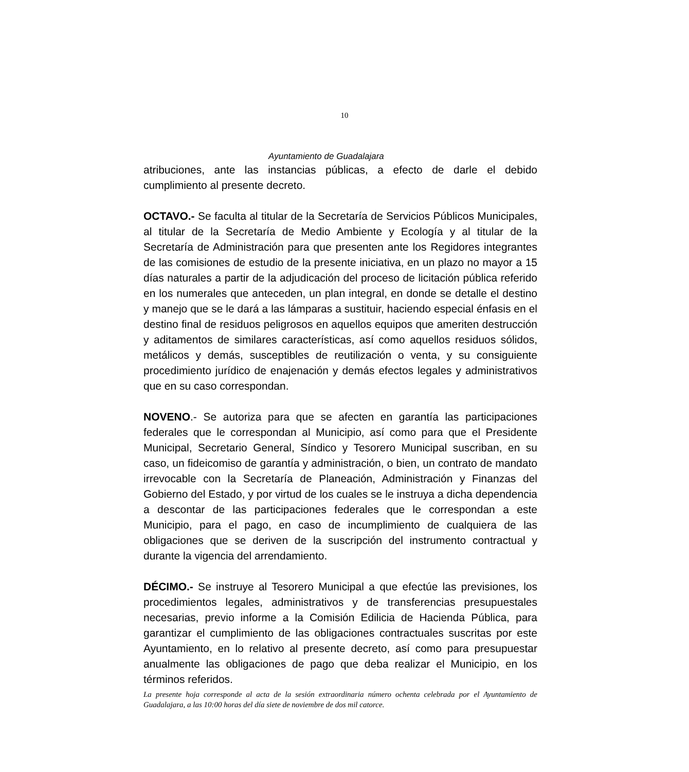10
Ayuntamiento de Guadalajara
atribuciones, ante las instancias públicas, a efecto de darle el debido cumplimiento al presente decreto.
OCTAVO.- Se faculta al titular de la Secretaría de Servicios Públicos Municipales, al titular de la Secretaría de Medio Ambiente y Ecología y al titular de la Secretaría de Administración para que presenten ante los Regidores integrantes de las comisiones de estudio de la presente iniciativa, en un plazo no mayor a 15 días naturales a partir de la adjudicación del proceso de licitación pública referido en los numerales que anteceden, un plan integral, en donde se detalle el destino y manejo que se le dará a las lámparas a sustituir, haciendo especial énfasis en el destino final de residuos peligrosos en aquellos equipos que ameriten destrucción y aditamentos de similares características, así como aquellos residuos sólidos, metálicos y demás, susceptibles de reutilización o venta, y su consiguiente procedimiento jurídico de enajenación y demás efectos legales y administrativos que en su caso correspondan.
NOVENO.- Se autoriza para que se afecten en garantía las participaciones federales que le correspondan al Municipio, así como para que el Presidente Municipal, Secretario General, Síndico y Tesorero Municipal suscriban, en su caso, un fideicomiso de garantía y administración, o bien, un contrato de mandato irrevocable con la Secretaría de Planeación, Administración y Finanzas del Gobierno del Estado, y por virtud de los cuales se le instruya a dicha dependencia a descontar de las participaciones federales que le correspondan a este Municipio, para el pago, en caso de incumplimiento de cualquiera de las obligaciones que se deriven de la suscripción del instrumento contractual y durante la vigencia del arrendamiento.
DÉCIMO.- Se instruye al Tesorero Municipal a que efectúe las previsiones, los procedimientos legales, administrativos y de transferencias presupuestales necesarias, previo informe a la Comisión Edilicia de Hacienda Pública, para garantizar el cumplimiento de las obligaciones contractuales suscritas por este Ayuntamiento, en lo relativo al presente decreto, así como para presupuestar anualmente las obligaciones de pago que deba realizar el Municipio, en los términos referidos.
La presente hoja corresponde al acta de la sesión extraordinaria número ochenta celebrada por el Ayuntamiento de Guadalajara, a las 10:00 horas del día siete de noviembre de dos mil catorce.